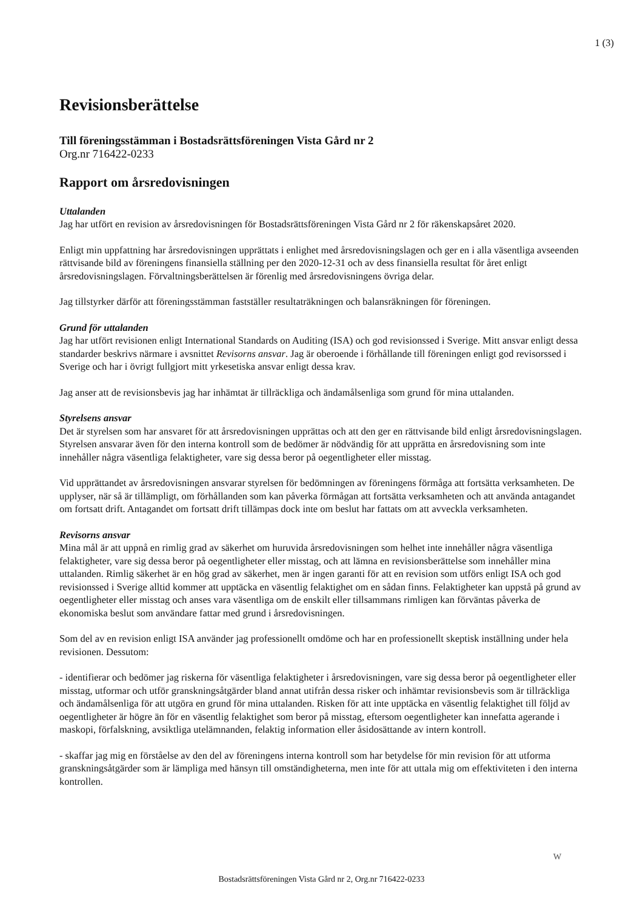1 (3)
Revisionsberättelse
Till föreningsstämman i Bostadsrättsföreningen Vista Gård nr 2
Org.nr 716422-0233
Rapport om årsredovisningen
Uttalanden
Jag har utfört en revision av årsredovisningen för Bostadsrättsföreningen Vista Gård nr 2 för räkenskapsåret 2020.
Enligt min uppfattning har årsredovisningen upprättats i enlighet med årsredovisningslagen och ger en i alla väsentliga avseenden rättvisande bild av föreningens finansiella ställning per den 2020-12-31 och av dess finansiella resultat för året enligt årsredovisningslagen. Förvaltningsberättelsen är förenlig med årsredovisningens övriga delar.
Jag tillstyrker därför att föreningsstämman fastställer resultaträkningen och balansräkningen för föreningen.
Grund för uttalanden
Jag har utfört revisionen enligt International Standards on Auditing (ISA) och god revisionssed i Sverige. Mitt ansvar enligt dessa standarder beskrivs närmare i avsnittet Revisorns ansvar. Jag är oberoende i förhållande till föreningen enligt god revisorssed i Sverige och har i övrigt fullgjort mitt yrkesetiska ansvar enligt dessa krav.
Jag anser att de revisionsbevis jag har inhämtat är tillräckliga och ändamålsenliga som grund för mina uttalanden.
Styrelsens ansvar
Det är styrelsen som har ansvaret för att årsredovisningen upprättas och att den ger en rättvisande bild enligt årsredovisningslagen. Styrelsen ansvarar även för den interna kontroll som de bedömer är nödvändig för att upprätta en årsredovisning som inte innehåller några väsentliga felaktigheter, vare sig dessa beror på oegentligheter eller misstag.
Vid upprättandet av årsredovisningen ansvarar styrelsen för bedömningen av föreningens förmåga att fortsätta verksamheten. De upplyser, när så är tillämpligt, om förhållanden som kan påverka förmågan att fortsätta verksamheten och att använda antagandet om fortsatt drift. Antagandet om fortsatt drift tillämpas dock inte om beslut har fattats om att avveckla verksamheten.
Revisorns ansvar
Mina mål är att uppnå en rimlig grad av säkerhet om huruvida årsredovisningen som helhet inte innehåller några väsentliga felaktigheter, vare sig dessa beror på oegentligheter eller misstag, och att lämna en revisionsberättelse som innehåller mina uttalanden. Rimlig säkerhet är en hög grad av säkerhet, men är ingen garanti för att en revision som utförs enligt ISA och god revisionssed i Sverige alltid kommer att upptäcka en väsentlig felaktighet om en sådan finns. Felaktigheter kan uppstå på grund av oegentligheter eller misstag och anses vara väsentliga om de enskilt eller tillsammans rimligen kan förväntas påverka de ekonomiska beslut som användare fattar med grund i årsredovisningen.
Som del av en revision enligt ISA använder jag professionellt omdöme och har en professionellt skeptisk inställning under hela revisionen. Dessutom:
- identifierar och bedömer jag riskerna för väsentliga felaktigheter i årsredovisningen, vare sig dessa beror på oegentligheter eller misstag, utformar och utför granskningsåtgärder bland annat utifrån dessa risker och inhämtar revisionsbevis som är tillräckliga och ändamålsenliga för att utgöra en grund för mina uttalanden. Risken för att inte upptäcka en väsentlig felaktighet till följd av oegentligheter är högre än för en väsentlig felaktighet som beror på misstag, eftersom oegentligheter kan innefatta agerande i maskopi, förfalskning, avsiktliga utelämnanden, felaktig information eller åsidosättande av intern kontroll.
- skaffar jag mig en förståelse av den del av föreningens interna kontroll som har betydelse för min revision för att utforma granskningsåtgärder som är lämpliga med hänsyn till omständigheterna, men inte för att uttala mig om effektiviteten i den interna kontrollen.
W
Bostadsrättsföreningen Vista Gård nr 2, Org.nr 716422-0233